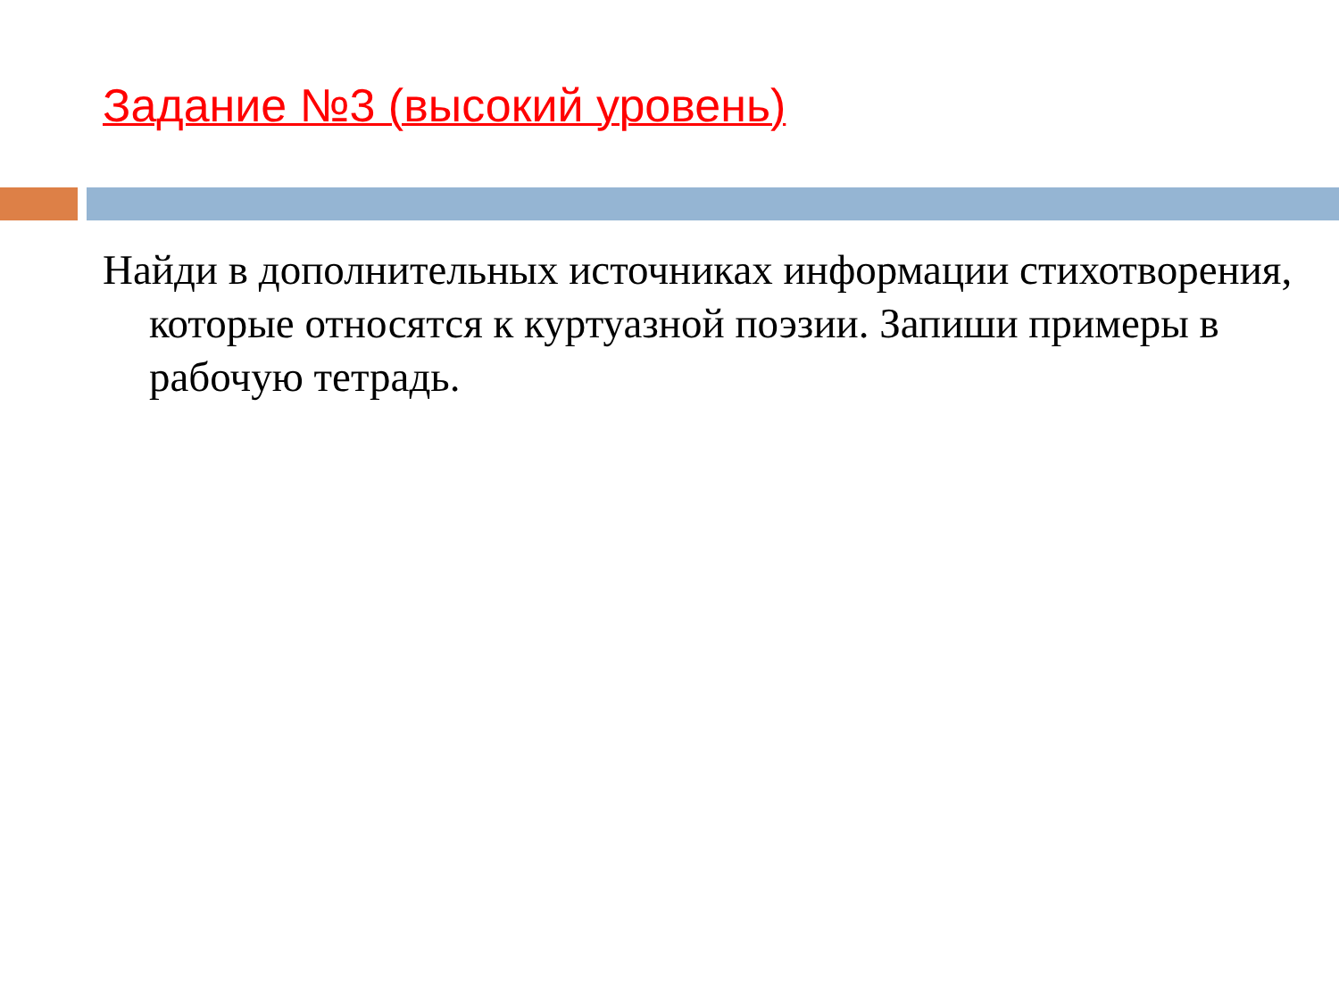Задание №3 (высокий уровень)
Найди в дополнительных источниках информации стихотворения, которые относятся к куртуазной поэзии. Запиши примеры в рабочую тетрадь.